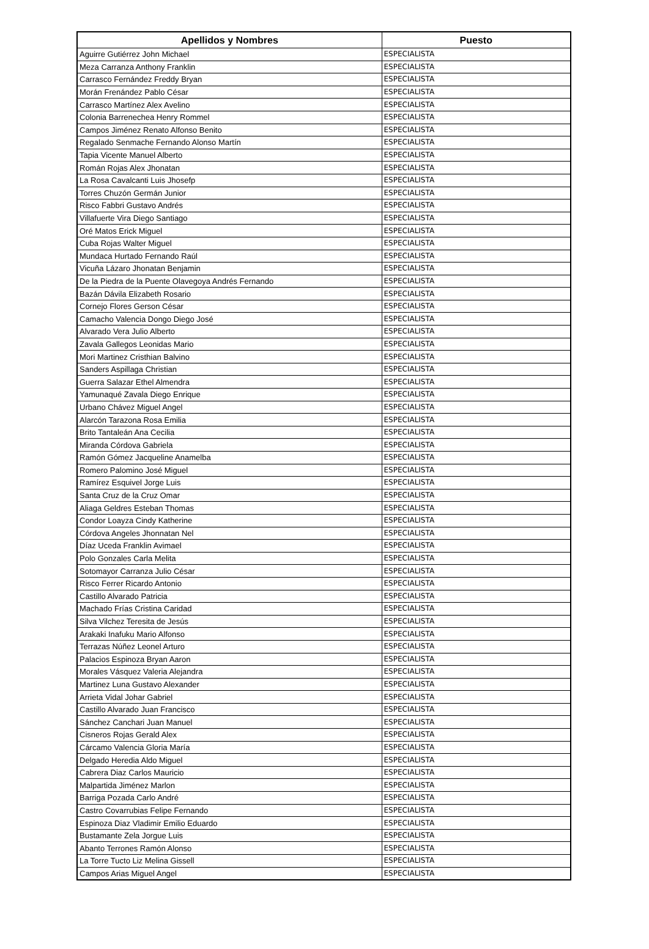| Apellidos y Nombres | Puesto |
| --- | --- |
| Aguirre Gutiérrez John Michael | ESPECIALISTA |
| Meza Carranza Anthony Franklin | ESPECIALISTA |
| Carrasco Fernández Freddy Bryan | ESPECIALISTA |
| Morán Frenández Pablo César | ESPECIALISTA |
| Carrasco Martínez Alex Avelino | ESPECIALISTA |
| Colonia Barrenechea Henry Rommel | ESPECIALISTA |
| Campos Jiménez Renato Alfonso Benito | ESPECIALISTA |
| Regalado Senmache Fernando Alonso Martín | ESPECIALISTA |
| Tapia Vicente Manuel Alberto | ESPECIALISTA |
| Román Rojas Alex Jhonatan | ESPECIALISTA |
| La Rosa Cavalcanti Luis Jhosefp | ESPECIALISTA |
| Torres Chuzón Germán Junior | ESPECIALISTA |
| Risco Fabbri Gustavo Andrés | ESPECIALISTA |
| Villafuerte Vira Diego Santiago | ESPECIALISTA |
| Oré Matos Erick Miguel | ESPECIALISTA |
| Cuba Rojas Walter Miguel | ESPECIALISTA |
| Mundaca Hurtado Fernando Raúl | ESPECIALISTA |
| Vicuña Lázaro Jhonatan Benjamin | ESPECIALISTA |
| De la Piedra de la Puente Olavegoya Andrés Fernando | ESPECIALISTA |
| Bazán Dávila Elizabeth Rosario | ESPECIALISTA |
| Cornejo Flores Gerson César | ESPECIALISTA |
| Camacho Valencia Dongo Diego José | ESPECIALISTA |
| Alvarado Vera Julio Alberto | ESPECIALISTA |
| Zavala Gallegos Leonidas Mario | ESPECIALISTA |
| Mori Martinez Cristhian Balvino | ESPECIALISTA |
| Sanders Aspillaga Christian | ESPECIALISTA |
| Guerra Salazar Ethel Almendra | ESPECIALISTA |
| Yamunaqué Zavala Diego Enrique | ESPECIALISTA |
| Urbano Chávez Miguel Angel | ESPECIALISTA |
| Alarcón Tarazona Rosa Emilia | ESPECIALISTA |
| Brito Tantaleán Ana Cecilia | ESPECIALISTA |
| Miranda Córdova Gabriela | ESPECIALISTA |
| Ramón Gómez Jacqueline Anamelba | ESPECIALISTA |
| Romero Palomino José Miguel | ESPECIALISTA |
| Ramírez Esquivel Jorge Luis | ESPECIALISTA |
| Santa Cruz de la Cruz Omar | ESPECIALISTA |
| Aliaga Geldres Esteban Thomas | ESPECIALISTA |
| Condor Loayza Cindy Katherine | ESPECIALISTA |
| Córdova Angeles Jhonnatan Nel | ESPECIALISTA |
| Díaz Uceda Franklin Avimael | ESPECIALISTA |
| Polo Gonzales Carla Melita | ESPECIALISTA |
| Sotomayor Carranza Julio César | ESPECIALISTA |
| Risco Ferrer Ricardo Antonio | ESPECIALISTA |
| Castillo Alvarado Patricia | ESPECIALISTA |
| Machado Frías Cristina Caridad | ESPECIALISTA |
| Silva Vilchez Teresita de Jesús | ESPECIALISTA |
| Arakaki Inafuku Mario Alfonso | ESPECIALISTA |
| Terrazas Núñez Leonel Arturo | ESPECIALISTA |
| Palacios Espinoza Bryan Aaron | ESPECIALISTA |
| Morales Vásquez Valeria Alejandra | ESPECIALISTA |
| Martinez Luna Gustavo Alexander | ESPECIALISTA |
| Arrieta Vidal Johar Gabriel | ESPECIALISTA |
| Castillo Alvarado Juan Francisco | ESPECIALISTA |
| Sánchez Canchari Juan Manuel | ESPECIALISTA |
| Cisneros Rojas Gerald Alex | ESPECIALISTA |
| Cárcamo Valencia Gloria María | ESPECIALISTA |
| Delgado Heredia Aldo Miguel | ESPECIALISTA |
| Cabrera Diaz Carlos Mauricio | ESPECIALISTA |
| Malpartida Jiménez Marlon | ESPECIALISTA |
| Barriga Pozada Carlo André | ESPECIALISTA |
| Castro Covarrubias Felipe Fernando | ESPECIALISTA |
| Espinoza Diaz Vladimir Emilio Eduardo | ESPECIALISTA |
| Bustamante Zela Jorgue Luis | ESPECIALISTA |
| Abanto Terrones Ramón Alonso | ESPECIALISTA |
| La Torre Tucto Liz Melina Gissell | ESPECIALISTA |
| Campos Arias Miguel Angel | ESPECIALISTA |